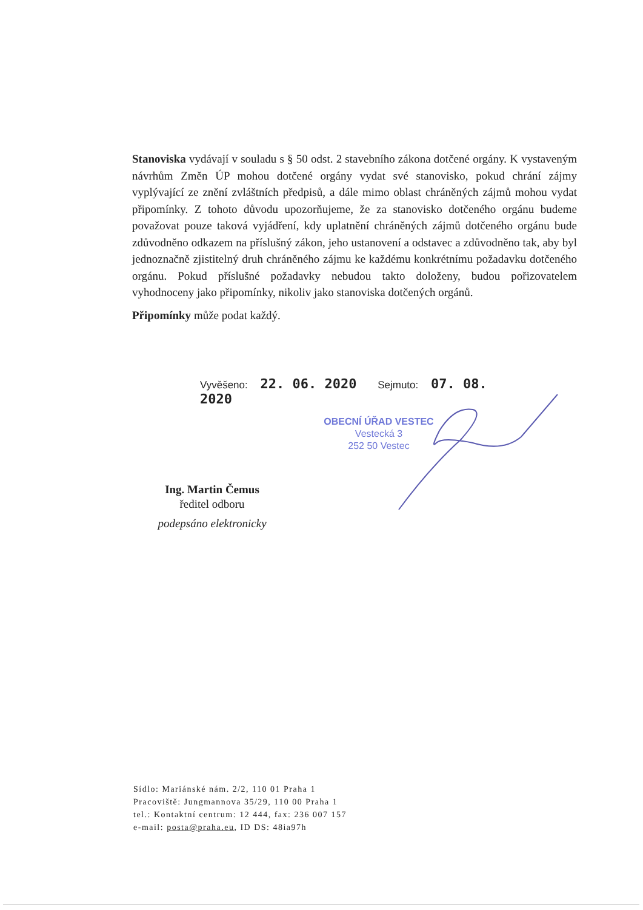Stanoviska vydávají v souladu s § 50 odst. 2 stavebního zákona dotčené orgány. K vystaveným návrhům Změn ÚP mohou dotčené orgány vydat své stanovisko, pokud chrání zájmy vyplývající ze znění zvláštních předpisů, a dále mimo oblast chráněných zájmů mohou vydat připomínky. Z tohoto důvodu upozorňujeme, že za stanovisko dotčeného orgánu budeme považovat pouze taková vyjádření, kdy uplatnění chráněných zájmů dotčeného orgánu bude zdůvodněno odkazem na příslušný zákon, jeho ustanovení a odstavec a zdůvodněno tak, aby byl jednoznačně zjistitelný druh chráněného zájmu ke každému konkrétnímu požadavku dotčeného orgánu. Pokud příslušné požadavky nebudou takto doloženy, budou pořizovatelem vyhodnoceny jako připomínky, nikoliv jako stanoviska dotčených orgánů.
Připomínky může podat každý.
Vyvěšeno: 22. 06. 2020 Sejmuto: 07. 08. 2020
OBECNÍ ÚŘAD VESTEC
Vestecká 3
252 50 Vestec
Ing. Martin Čemus
ředitel odboru
podepsáno elektronicky
Sídlo: Mariánské nám. 2/2, 110 01 Praha 1
Pracoviště: Jungmannova 35/29, 110 00 Praha 1
tel.: Kontaktní centrum: 12 444, fax: 236 007 157
e-mail: posta@praha.eu, ID DS: 48ia97h